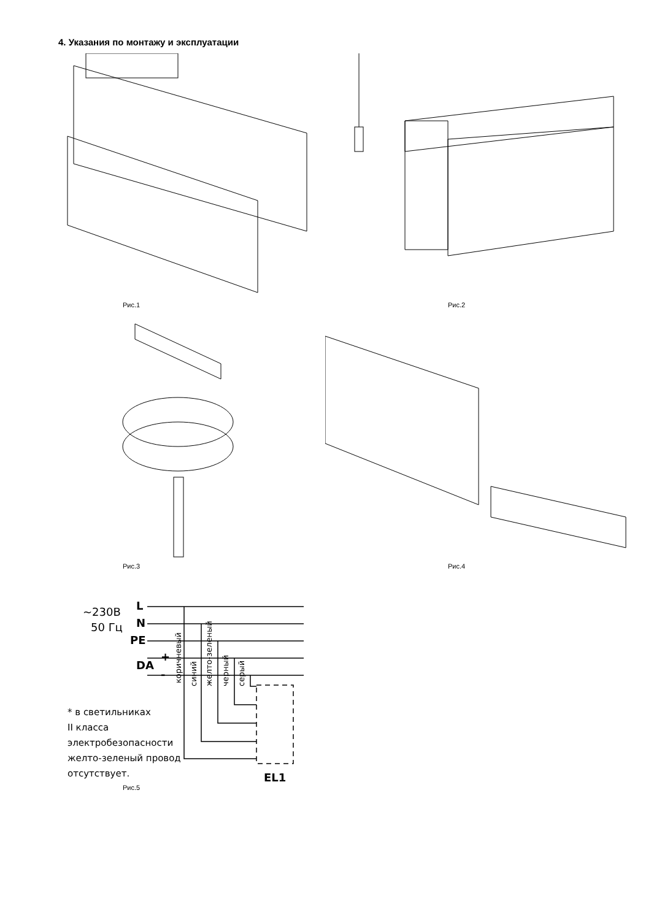4. Указания по монтажу и эксплуатации
Рис.1 Рис.2
Рис.3 Рис.4
~230В
50 Гц
L
N
PE
+
DA
-
коричневый
синий
желто-зеленый
черный
серый
EL1
* в светильниках
II класса
электробезопасности
желто-зеленый провод
отсутствует.
Рис.5